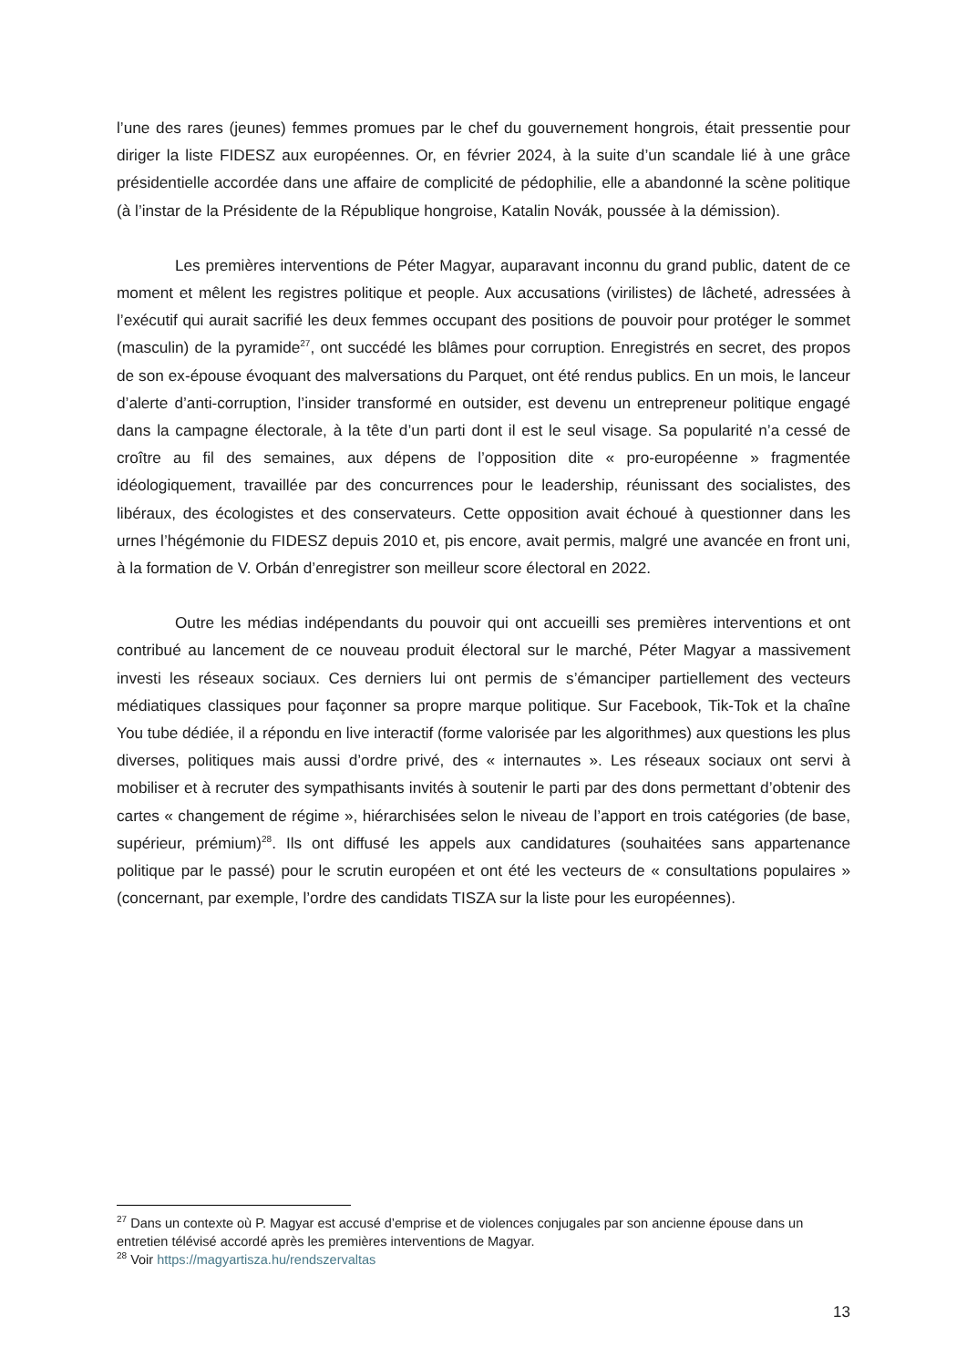l’une des rares (jeunes) femmes promues par le chef du gouvernement hongrois, était pressentie pour diriger la liste FIDESZ aux européennes. Or, en février 2024, à la suite d’un scandale lié à une grâce présidentielle accordée dans une affaire de complicité de pédophilie, elle a abandonné la scène politique (à l’instar de la Présidente de la République hongroise, Katalin Novák, poussée à la démission).
Les premières interventions de Péter Magyar, auparavant inconnu du grand public, datent de ce moment et mêlent les registres politique et people. Aux accusations (virilistes) de lâcheté, adressées à l’exécutif qui aurait sacrifié les deux femmes occupant des positions de pouvoir pour protéger le sommet (masculin) de la pyramide<sup>27</sup>, ont succédé les blâmes pour corruption. Enregistrés en secret, des propos de son ex-épouse évoquant des malversations du Parquet, ont été rendus publics. En un mois, le lanceur d’alerte d’anti-corruption, l’insider transformé en outsider, est devenu un entrepreneur politique engagé dans la campagne électorale, à la tête d’un parti dont il est le seul visage. Sa popularité n’a cessé de croître au fil des semaines, aux dépens de l’opposition dite « pro-européenne » fragmentée idéologiquement, travaillée par des concurrences pour le leadership, réunissant des socialistes, des libéraux, des écologistes et des conservateurs. Cette opposition avait échoué à questionner dans les urnes l’hégémonie du FIDESZ depuis 2010 et, pis encore, avait permis, malgré une avancée en front uni, à la formation de V. Orbán d’enregistrer son meilleur score électoral en 2022.
Outre les médias indépendants du pouvoir qui ont accueilli ses premières interventions et ont contribué au lancement de ce nouveau produit électoral sur le marché, Péter Magyar a massivement investi les réseaux sociaux. Ces derniers lui ont permis de s’émanciper partiellement des vecteurs médiatiques classiques pour façonner sa propre marque politique. Sur Facebook, Tik-Tok et la chaîne You tube dédiée, il a répondu en live interactif (forme valorisée par les algorithmes) aux questions les plus diverses, politiques mais aussi d’ordre privé, des « internautes ». Les réseaux sociaux ont servi à mobiliser et à recruter des sympathisants invités à soutenir le parti par des dons permettant d’obtenir des cartes « changement de régime », hiérarchisées selon le niveau de l’apport en trois catégories (de base, supérieur, prémium)<sup>28</sup>. Ils ont diffusé les appels aux candidatures (souhaitées sans appartenance politique par le passé) pour le scrutin européen et ont été les vecteurs de « consultations populaires » (concernant, par exemple, l’ordre des candidats TISZA sur la liste pour les européennes).
<sup>27</sup> Dans un contexte où P. Magyar est accusé d’emprise et de violences conjugales par son ancienne épouse dans un entretien télévisé accordé après les premières interventions de Magyar.
<sup>28</sup> Voir https://magyartisza.hu/rendszervaltas
13